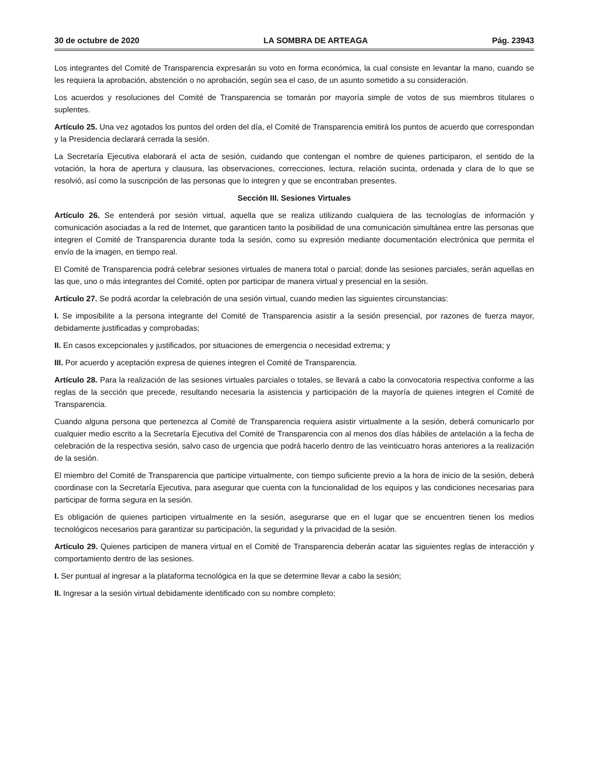30 de octubre de 2020 LA SOMBRA DE ARTEAGA Pág. 23943
Los integrantes del Comité de Transparencia expresarán su voto en forma económica, la cual consiste en levantar la mano, cuando se les requiera la aprobación, abstención o no aprobación, según sea el caso, de un asunto sometido a su consideración.
Los acuerdos y resoluciones del Comité de Transparencia se tomarán por mayoría simple de votos de sus miembros titulares o suplentes.
Artículo 25. Una vez agotados los puntos del orden del día, el Comité de Transparencia emitirá los puntos de acuerdo que correspondan y la Presidencia declarará cerrada la sesión.
La Secretaría Ejecutiva elaborará el acta de sesión, cuidando que contengan el nombre de quienes participaron, el sentido de la votación, la hora de apertura y clausura, las observaciones, correcciones, lectura, relación sucinta, ordenada y clara de lo que se resolvió, así como la suscripción de las personas que lo integren y que se encontraban presentes.
Sección III. Sesiones Virtuales
Artículo 26. Se entenderá por sesión virtual, aquella que se realiza utilizando cualquiera de las tecnologías de información y comunicación asociadas a la red de Internet, que garanticen tanto la posibilidad de una comunicación simultánea entre las personas que integren el Comité de Transparencia durante toda la sesión, como su expresión mediante documentación electrónica que permita el envío de la imagen, en tiempo real.
El Comité de Transparencia podrá celebrar sesiones virtuales de manera total o parcial; donde las sesiones parciales, serán aquellas en las que, uno o más integrantes del Comité, opten por participar de manera virtual y presencial en la sesión.
Artículo 27. Se podrá acordar la celebración de una sesión virtual, cuando medien las siguientes circunstancias:
I. Se imposibilite a la persona integrante del Comité de Transparencia asistir a la sesión presencial, por razones de fuerza mayor, debidamente justificadas y comprobadas;
II. En casos excepcionales y justificados, por situaciones de emergencia o necesidad extrema; y
III. Por acuerdo y aceptación expresa de quienes integren el Comité de Transparencia.
Artículo 28. Para la realización de las sesiones virtuales parciales o totales, se llevará a cabo la convocatoria respectiva conforme a las reglas de la sección que precede, resultando necesaria la asistencia y participación de la mayoría de quienes integren el Comité de Transparencia.
Cuando alguna persona que pertenezca al Comité de Transparencia requiera asistir virtualmente a la sesión, deberá comunicarlo por cualquier medio escrito a la Secretaría Ejecutiva del Comité de Transparencia con al menos dos días hábiles de antelación a la fecha de celebración de la respectiva sesión, salvo caso de urgencia que podrá hacerlo dentro de las veinticuatro horas anteriores a la realización de la sesión.
El miembro del Comité de Transparencia que participe virtualmente, con tiempo suficiente previo a la hora de inicio de la sesión, deberá coordinase con la Secretaría Ejecutiva, para asegurar que cuenta con la funcionalidad de los equipos y las condiciones necesarias para participar de forma segura en la sesión.
Es obligación de quienes participen virtualmente en la sesión, asegurarse que en el lugar que se encuentren tienen los medios tecnológicos necesarios para garantizar su participación, la seguridad y la privacidad de la sesión.
Artículo 29. Quienes participen de manera virtual en el Comité de Transparencia deberán acatar las siguientes reglas de interacción y comportamiento dentro de las sesiones.
I. Ser puntual al ingresar a la plataforma tecnológica en la que se determine llevar a cabo la sesión;
II. Ingresar a la sesión virtual debidamente identificado con su nombre completo;